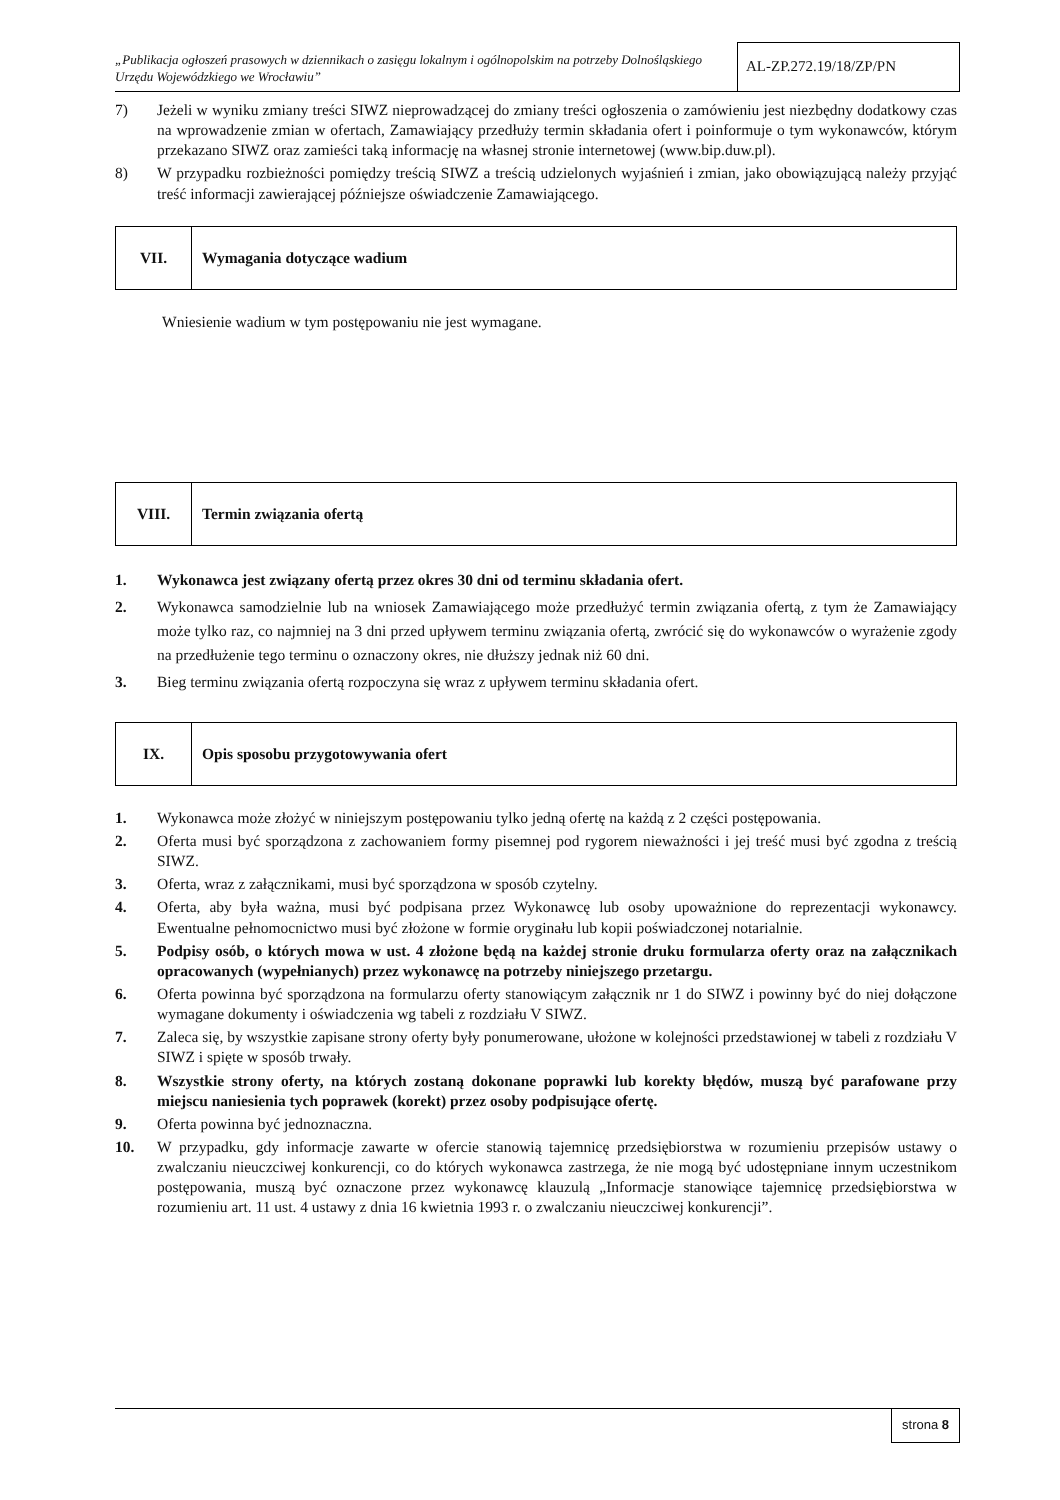„Publikacja ogłoszeń prasowych w dziennikach o zasięgu lokalnym i ogólnopolskim na potrzeby Dolnośląskiego Urzędu Wojewódzkiego we Wrocławiu”
AL-ZP.272.19/18/ZP/PN
7) Jeżeli w wyniku zmiany treści SIWZ nieprowadzącej do zmiany treści ogłoszenia o zamówieniu jest niezbędny dodatkowy czas na wprowadzenie zmian w ofertach, Zamawiający przedłuży termin składania ofert i poinformuje o tym wykonawców, którym przekazano SIWZ oraz zamieści taką informację na własnej stronie internetowej (www.bip.duw.pl).
8) W przypadku rozbieżności pomiędzy treścią SIWZ a treścią udzielonych wyjaśnień i zmian, jako obowiązującą należy przyjąć treść informacji zawierającej późniejsze oświadczenie Zamawiającego.
VII.
Wymagania dotyczące wadium
Wniesienie wadium w tym postępowaniu nie jest wymagane.
VIII.
Termin związania ofertą
1. Wykonawca jest związany ofertą przez okres 30 dni od terminu składania ofert.
2. Wykonawca samodzielnie lub na wniosek Zamawiającego może przedłużyć termin związania ofertą, z tym że Zamawiający może tylko raz, co najmniej na 3 dni przed upływem terminu związania ofertą, zwrócić się do wykonawców o wyrażenie zgody na przedłużenie tego terminu o oznaczony okres, nie dłuższy jednak niż 60 dni.
3. Bieg terminu związania ofertą rozpoczyna się wraz z upływem terminu składania ofert.
IX.
Opis sposobu przygotowywania ofert
1. Wykonawca może złożyć w niniejszym postępowaniu tylko jedną ofertę na każdą z 2 części postępowania.
2. Oferta musi być sporządzona z zachowaniem formy pisemnej pod rygorem nieważności i jej treść musi być zgodna z treścią SIWZ.
3. Oferta, wraz z załącznikami, musi być sporządzona w sposób czytelny.
4. Oferta, aby była ważna, musi być podpisana przez Wykonawcę lub osoby upoważnione do reprezentacji wykonawcy. Ewentualne pełnomocnictwo musi być złożone w formie oryginału lub kopii poświadczonej notarialnie.
5. Podpisy osób, o których mowa w ust. 4 złożone będą na każdej stronie druku formularza oferty oraz na załącznikach opracowanych (wypełnianych) przez wykonawcę na potrzeby niniejszego przetargu.
6. Oferta powinna być sporządzona na formularzu oferty stanowiącym załącznik nr 1 do SIWZ i powinny być do niej dołączone wymagane dokumenty i oświadczenia wg tabeli z rozdziału V SIWZ.
7. Zaleca się, by wszystkie zapisane strony oferty były ponumerowane, ułożone w kolejności przedstawionej w tabeli z rozdziału V SIWZ i spięte w sposób trwały.
8. Wszystkie strony oferty, na których zostaną dokonane poprawki lub korekty błędów, muszą być parafowane przy miejscu naniesienia tych poprawek (korekt) przez osoby podpisujące ofertę.
9. Oferta powinna być jednoznaczna.
10. W przypadku, gdy informacje zawarte w ofercie stanowią tajemnicę przedsiębiorstwa w rozumieniu przepisów ustawy o zwalczaniu nieuczciwej konkurencji, co do których wykonawca zastrzega, że nie mogą być udostępniane innym uczestnikom postępowania, muszą być oznaczone przez wykonawcę klauzulą „Informacje stanowiące tajemnicę przedsiębiorstwa w rozumieniu art. 11 ust. 4 ustawy z dnia 16 kwietnia 1993 r. o zwalczaniu nieuczciwej konkurencji”.
strona 8